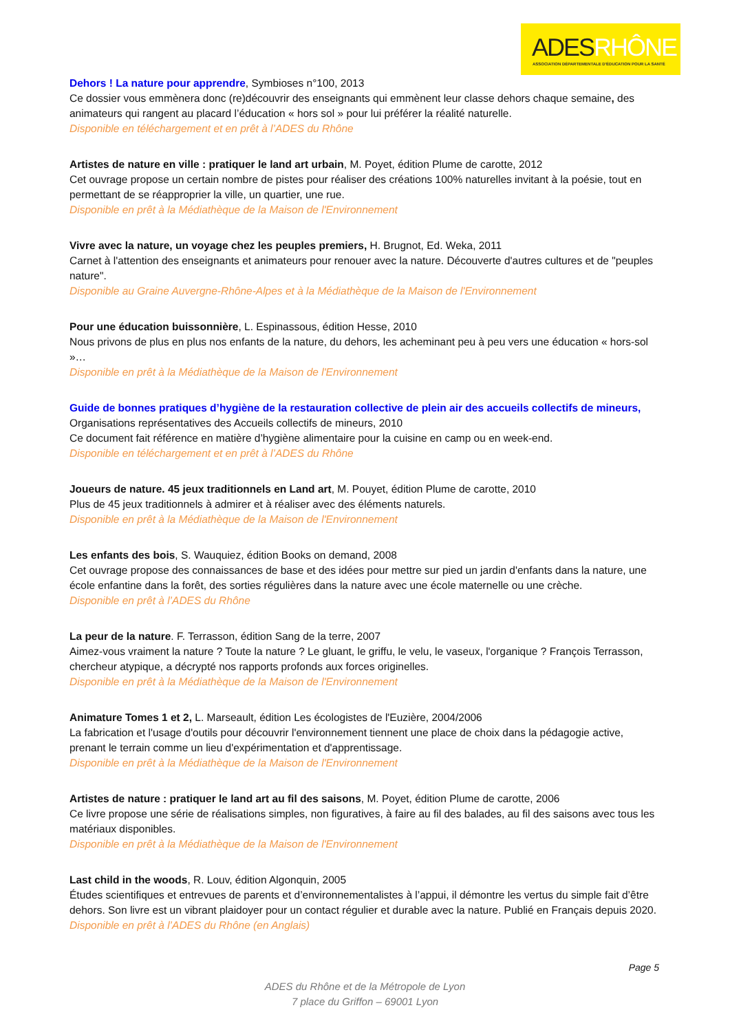ADESRHÔNE
ASSOCIATION DÉPARTEMENTALE D'ÉDUCATION POUR LA SANTÉ
Dehors ! La nature pour apprendre, Symbioses n°100, 2013
Ce dossier vous emmènera donc (re)découvrir des enseignants qui emmènent leur classe dehors chaque semaine, des animateurs qui rangent au placard l’éducation « hors sol » pour lui préférer la réalité naturelle.
Disponible en téléchargement et en prêt à l’ADES du Rhône
Artistes de nature en ville : pratiquer le land art urbain, M. Poyet, édition Plume de carotte, 2012
Cet ouvrage propose un certain nombre de pistes pour réaliser des créations 100% naturelles invitant à la poésie, tout en permettant de se réapproprier la ville, un quartier, une rue.
Disponible en prêt à la Médiathèque de la Maison de l'Environnement
Vivre avec la nature, un voyage chez les peuples premiers, H. Brugnot, Ed. Weka, 2011
Carnet à l'attention des enseignants et animateurs pour renouer avec la nature. Découverte d'autres cultures et de "peuples nature".
Disponible au Graine Auvergne-Rhône-Alpes et à la Médiathèque de la Maison de l'Environnement
Pour une éducation buissonnière, L. Espinassous, édition Hesse, 2010
Nous privons de plus en plus nos enfants de la nature, du dehors, les acheminant peu à peu vers une éducation « hors-sol »…
Disponible en prêt à la Médiathèque de la Maison de l'Environnement
Guide de bonnes pratiques d’hygiène de la restauration collective de plein air des accueils collectifs de mineurs,
Organisations représentatives des Accueils collectifs de mineurs, 2010
Ce document fait référence en matière d’hygiène alimentaire pour la cuisine en camp ou en week-end.
Disponible en téléchargement et en prêt à l’ADES du Rhône
Joueurs de nature. 45 jeux traditionnels en Land art, M. Pouyet, édition Plume de carotte, 2010
Plus de 45 jeux traditionnels à admirer et à réaliser avec des éléments naturels.
Disponible en prêt à la Médiathèque de la Maison de l'Environnement
Les enfants des bois, S. Wauquiez, édition Books on demand, 2008
Cet ouvrage propose des connaissances de base et des idées pour mettre sur pied un jardin d'enfants dans la nature, une école enfantine dans la forêt, des sorties régulières dans la nature avec une école maternelle ou une crèche.
Disponible en prêt à l’ADES du Rhône
La peur de la nature. F. Terrasson, édition Sang de la terre, 2007
Aimez-vous vraiment la nature ? Toute la nature ? Le gluant, le griffu, le velu, le vaseux, l'organique ? François Terrasson, chercheur atypique, a décrypté nos rapports profonds aux forces originelles.
Disponible en prêt à la Médiathèque de la Maison de l'Environnement
Animature Tomes 1 et 2, L. Marseault, édition Les écologistes de l'Euzière, 2004/2006
La fabrication et l'usage d'outils pour découvrir l'environnement tiennent une place de choix dans la pédagogie active, prenant le terrain comme un lieu d'expérimentation et d'apprentissage.
Disponible en prêt à la Médiathèque de la Maison de l'Environnement
Artistes de nature : pratiquer le land art au fil des saisons, M. Poyet, édition Plume de carotte, 2006
Ce livre propose une série de réalisations simples, non figuratives, à faire au fil des balades, au fil des saisons avec tous les matériaux disponibles.
Disponible en prêt à la Médiathèque de la Maison de l'Environnement
Last child in the woods, R. Louv, édition Algonquin, 2005
Études scientifiques et entrevues de parents et d’environnementalistes à l’appui, il démontre les vertus du simple fait d’être dehors. Son livre est un vibrant plaidoyer pour un contact régulier et durable avec la nature. Publié en Français depuis 2020. Disponible en prêt à l’ADES du Rhône (en Anglais)
Page 5
ADES du Rhône et de la Métropole de Lyon
7 place du Griffon – 69001 Lyon